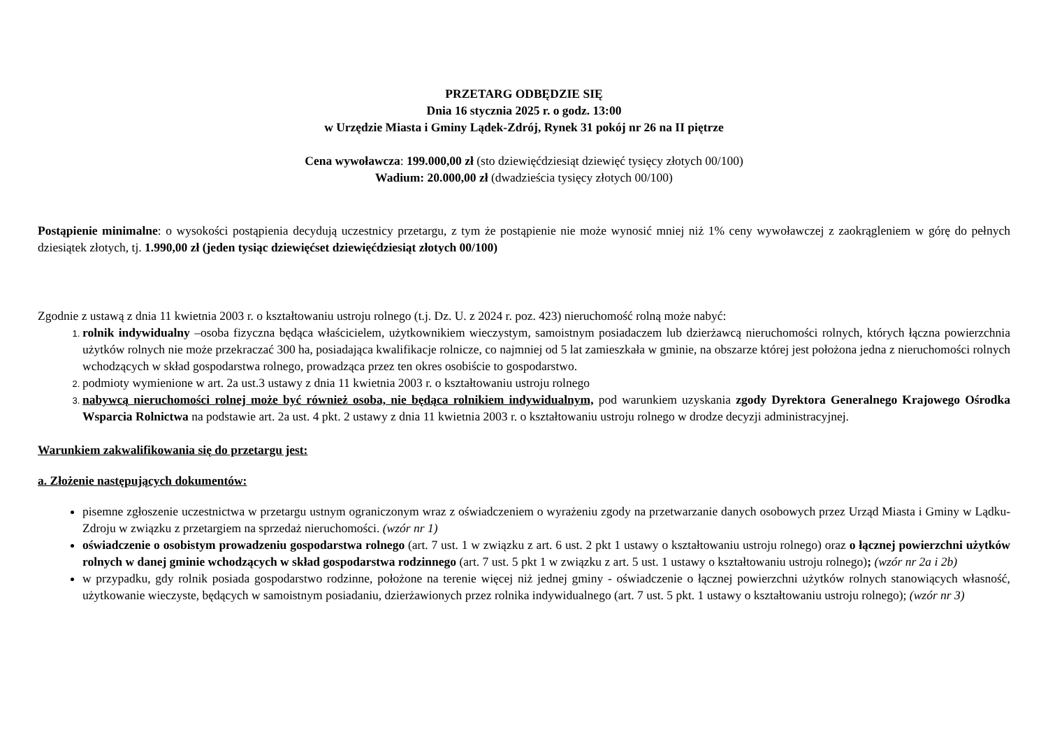PRZETARG ODBĘDZIE SIĘ
Dnia 16 stycznia 2025 r. o godz. 13:00
w Urzędzie Miasta i Gminy Lądek-Zdrój, Rynek 31 pokój nr 26 na II piętrze
Cena wywoławcza: 199.000,00 zł (sto dziewięćdziesiąt dziewięć tysięcy złotych 00/100)
Wadium: 20.000,00 zł (dwadzieścia tysięcy złotych 00/100)
Postąpienie minimalne: o wysokości postąpienia decydują uczestnicy przetargu, z tym że postąpienie nie może wynosić mniej niż 1% ceny wywoławczej z zaokrągleniem w górę do pełnych dziesiątek złotych, tj. 1.990,00 zł (jeden tysiąc dziewięćset dziewięćdziesiąt złotych 00/100)
Zgodnie z ustawą z dnia 11 kwietnia 2003 r. o kształtowaniu ustroju rolnego (t.j. Dz. U. z 2024 r. poz. 423) nieruchomość rolną może nabyć:
rolnik indywidualny –osoba fizyczna będąca właścicielem, użytkownikiem wieczystym, samoistnym posiadaczem lub dzierżawcą nieruchomości rolnych, których łączna powierzchnia użytków rolnych nie może przekraczać 300 ha, posiadająca kwalifikacje rolnicze, co najmniej od 5 lat zamieszkała w gminie, na obszarze której jest położona jedna z nieruchomości rolnych wchodzących w skład gospodarstwa rolnego, prowadząca przez ten okres osobiście to gospodarstwo.
podmioty wymienione w art. 2a ust.3 ustawy z dnia 11 kwietnia 2003 r. o kształtowaniu ustroju rolnego
nabywcą nieruchomości rolnej może być również osoba, nie będąca rolnikiem indywidualnym, pod warunkiem uzyskania zgody Dyrektora Generalnego Krajowego Ośrodka Wsparcia Rolnictwa na podstawie art. 2a ust. 4 pkt. 2 ustawy z dnia 11 kwietnia 2003 r. o kształtowaniu ustroju rolnego w drodze decyzji administracyjnej.
Warunkiem zakwalifikowania się do przetargu jest:
a. Złożenie następujących dokumentów:
pisemne zgłoszenie uczestnictwa w przetargu ustnym ograniczonym wraz z oświadczeniem o wyrażeniu zgody na przetwarzanie danych osobowych przez Urząd Miasta i Gminy w Lądku- Zdroju w związku z przetargiem na sprzedaż nieruchomości. (wzór nr 1)
oświadczenie o osobistym prowadzeniu gospodarstwa rolnego (art. 7 ust. 1 w związku z art. 6 ust. 2 pkt 1 ustawy o kształtowaniu ustroju rolnego) oraz o łącznej powierzchni użytków rolnych w danej gminie wchodzących w skład gospodarstwa rodzinnego (art. 7 ust. 5 pkt 1 w związku z art. 5 ust. 1 ustawy o kształtowaniu ustroju rolnego); (wzór nr 2a i 2b)
w przypadku, gdy rolnik posiada gospodarstwo rodzinne, położone na terenie więcej niż jednej gminy - oświadczenie o łącznej powierzchni użytków rolnych stanowiących własność, użytkowanie wieczyste, będących w samoistnym posiadaniu, dzierżawionych przez rolnika indywidualnego (art. 7 ust. 5 pkt. 1 ustawy o kształtowaniu ustroju rolnego); (wzór nr 3)